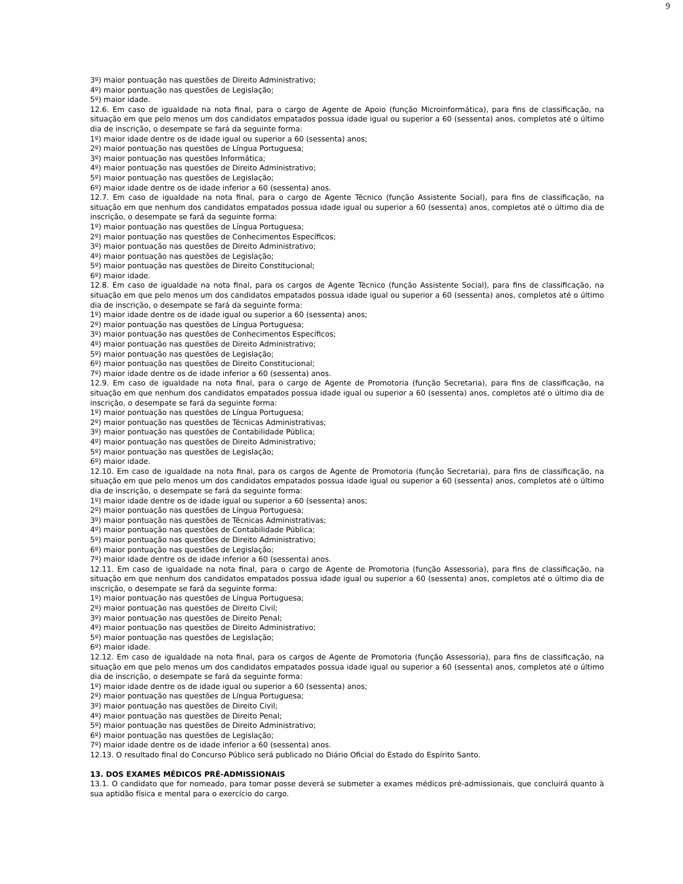9
3º) maior pontuação nas questões de Direito Administrativo;
4º) maior pontuação nas questões de Legislação;
5º) maior idade.
12.6. Em caso de igualdade na nota final, para o cargo de Agente de Apoio (função Microinformática), para fins de classificação, na situação em que pelo menos um dos candidatos empatados possua idade igual ou superior a 60 (sessenta) anos, completos até o último dia de inscrição, o desempate se fará da seguinte forma:
1º) maior idade dentre os de idade igual ou superior a 60 (sessenta) anos;
2º) maior pontuação nas questões de Língua Portuguesa;
3º) maior pontuação nas questões Informática;
4º) maior pontuação nas questões de Direito Administrativo;
5º) maior pontuação nas questões de Legislação;
6º) maior idade dentre os de idade inferior a 60 (sessenta) anos.
12.7. Em caso de igualdade na nota final, para o cargo de Agente Técnico (função Assistente Social), para fins de classificação, na situação em que nenhum dos candidatos empatados possua idade igual ou superior a 60 (sessenta) anos, completos até o último dia de inscrição, o desempate se fará da seguinte forma:
1º) maior pontuação nas questões de Língua Portuguesa;
2º) maior pontuação nas questões de Conhecimentos Específicos;
3º) maior pontuação nas questões de Direito Administrativo;
4º) maior pontuação nas questões de Legislação;
5º) maior pontuação nas questões de Direito Constitucional;
6º) maior idade.
12.8. Em caso de igualdade na nota final, para os cargos de Agente Técnico (função Assistente Social), para fins de classificação, na situação em que pelo menos um dos candidatos empatados possua idade igual ou superior a 60 (sessenta) anos, completos até o último dia de inscrição, o desempate se fará da seguinte forma:
1º) maior idade dentre os de idade igual ou superior a 60 (sessenta) anos;
2º) maior pontuação nas questões de Língua Portuguesa;
3º) maior pontuação nas questões de Conhecimentos Específicos;
4º) maior pontuação nas questões de Direito Administrativo;
5º) maior pontuação nas questões de Legislação;
6º) maior pontuação nas questões de Direito Constitucional;
7º) maior idade dentre os de idade inferior a 60 (sessenta) anos.
12.9. Em caso de igualdade na nota final, para o cargo de Agente de Promotoria (função Secretaria), para fins de classificação, na situação em que nenhum dos candidatos empatados possua idade igual ou superior a 60 (sessenta) anos, completos até o último dia de inscrição, o desempate se fará da seguinte forma:
1º) maior pontuação nas questões de Língua Portuguesa;
2º) maior pontuação nas questões de Técnicas Administrativas;
3º) maior pontuação nas questões de Contabilidade Pública;
4º) maior pontuação nas questões de Direito Administrativo;
5º) maior pontuação nas questões de Legislação;
6º) maior idade.
12.10. Em caso de igualdade na nota final, para os cargos de Agente de Promotoria (função Secretaria), para fins de classificação, na situação em que pelo menos um dos candidatos empatados possua idade igual ou superior a 60 (sessenta) anos, completos até o último dia de inscrição, o desempate se fará da seguinte forma:
1º) maior idade dentre os de idade igual ou superior a 60 (sessenta) anos;
2º) maior pontuação nas questões de Língua Portuguesa;
3º) maior pontuação nas questões de Técnicas Administrativas;
4º) maior pontuação nas questões de Contabilidade Pública;
5º) maior pontuação nas questões de Direito Administrativo;
6º) maior pontuação nas questões de Legislação;
7º) maior idade dentre os de idade inferior a 60 (sessenta) anos.
12.11. Em caso de igualdade na nota final, para o cargo de Agente de Promotoria (função Assessoria), para fins de classificação, na situação em que nenhum dos candidatos empatados possua idade igual ou superior a 60 (sessenta) anos, completos até o último dia de inscrição, o desempate se fará da seguinte forma:
1º) maior pontuação nas questões de Língua Portuguesa;
2º) maior pontuação nas questões de Direito Civil;
3º) maior pontuação nas questões de Direito Penal;
4º) maior pontuação nas questões de Direito Administrativo;
5º) maior pontuação nas questões de Legislação;
6º) maior idade.
12.12. Em caso de igualdade na nota final, para os cargos de Agente de Promotoria (função Assessoria), para fins de classificação, na situação em que pelo menos um dos candidatos empatados possua idade igual ou superior a 60 (sessenta) anos, completos até o último dia de inscrição, o desempate se fará da seguinte forma:
1º) maior idade dentre os de idade igual ou superior a 60 (sessenta) anos;
2º) maior pontuação nas questões de Língua Portuguesa;
3º) maior pontuação nas questões de Direito Civil;
4º) maior pontuação nas questões de Direito Penal;
5º) maior pontuação nas questões de Direito Administrativo;
6º) maior pontuação nas questões de Legislação;
7º) maior idade dentre os de idade inferior a 60 (sessenta) anos.
12.13. O resultado final do Concurso Público será publicado no Diário Oficial do Estado do Espírito Santo.
13. DOS EXAMES MÉDICOS PRÉ-ADMISSIONAIS
13.1. O candidato que for nomeado, para tomar posse deverá se submeter a exames médicos pré-admissionais, que concluirá quanto à sua aptidão física e mental para o exercício do cargo.